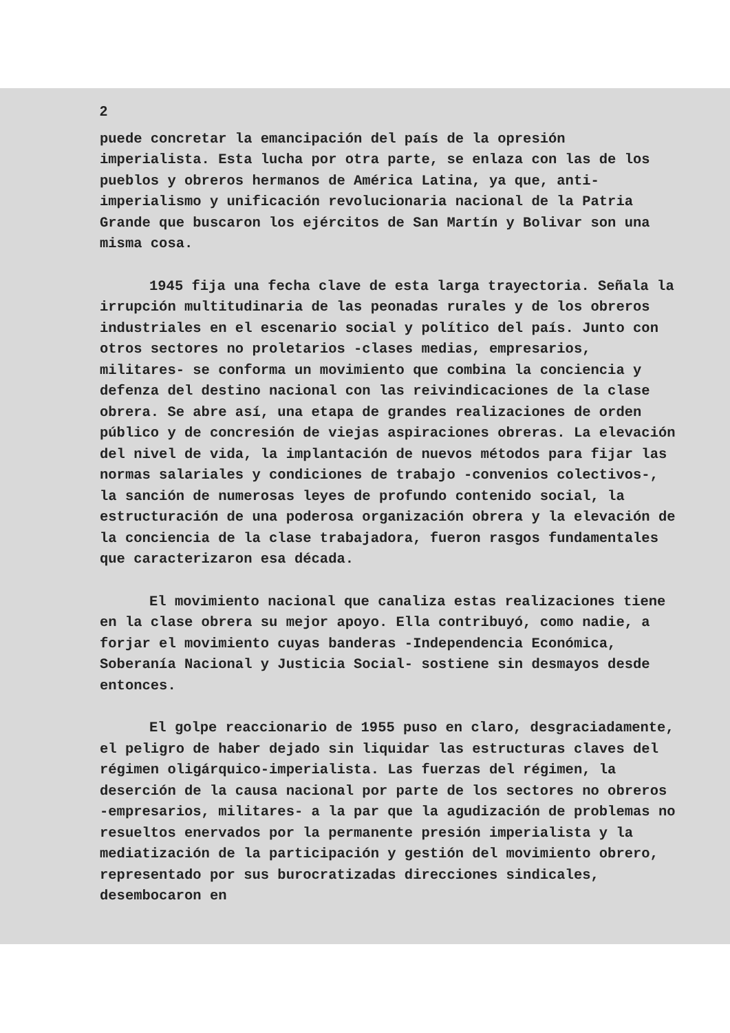2
puede concretar la emancipación del país de la opresión imperialista. Esta lucha por otra parte, se enlaza con las de los pueblos y obreros hermanos de América Latina, ya que, anti-imperialismo y unificación revolucionaria nacional de la Patria Grande que buscaron los ejércitos de San Martín y Bolivar son una misma cosa.
1945 fija una fecha clave de esta larga trayectoria. Señala la irrupción multitudinaria de las peonadas rurales y de los obreros industriales en el escenario social y político del país. Junto con otros sectores no proletarios -clases medias, empresarios, militares- se conforma un movimiento que combina la conciencia y defenza del destino nacional con las reivindicaciones de la clase obrera. Se abre así, una etapa de grandes realizaciones de orden público y de concresión de viejas aspiraciones obreras. La elevación del nivel de vida, la implantación de nuevos métodos para fijar las normas salariales y condiciones de trabajo -convenios colectivos-, la sanción de numerosas leyes de profundo contenido social, la estructuración de una poderosa organización obrera y la elevación de la conciencia de la clase trabajadora, fueron rasgos fundamentales que caracterizaron esa década.
El movimiento nacional que canaliza estas realizaciones tiene en la clase obrera su mejor apoyo. Ella contribuyó, como nadie, a forjar el movimiento cuyas banderas -Independencia Económica, Soberanía Nacional y Justicia Social- sostiene sin desmayos desde entonces.
El golpe reaccionario de 1955 puso en claro, desgraciadamente, el peligro de haber dejado sin liquidar las estructuras claves del régimen oligárquico-imperialista. Las fuerzas del régimen, la deserción de la causa nacional por parte de los sectores no obreros -empresarios, militares- a la par que la agudización de problemas no resueltos enervados por la permanente presión imperialista y la mediatización de la participación y gestión del movimiento obrero, representado por sus burocratizadas direcciones sindicales, desembocaron en